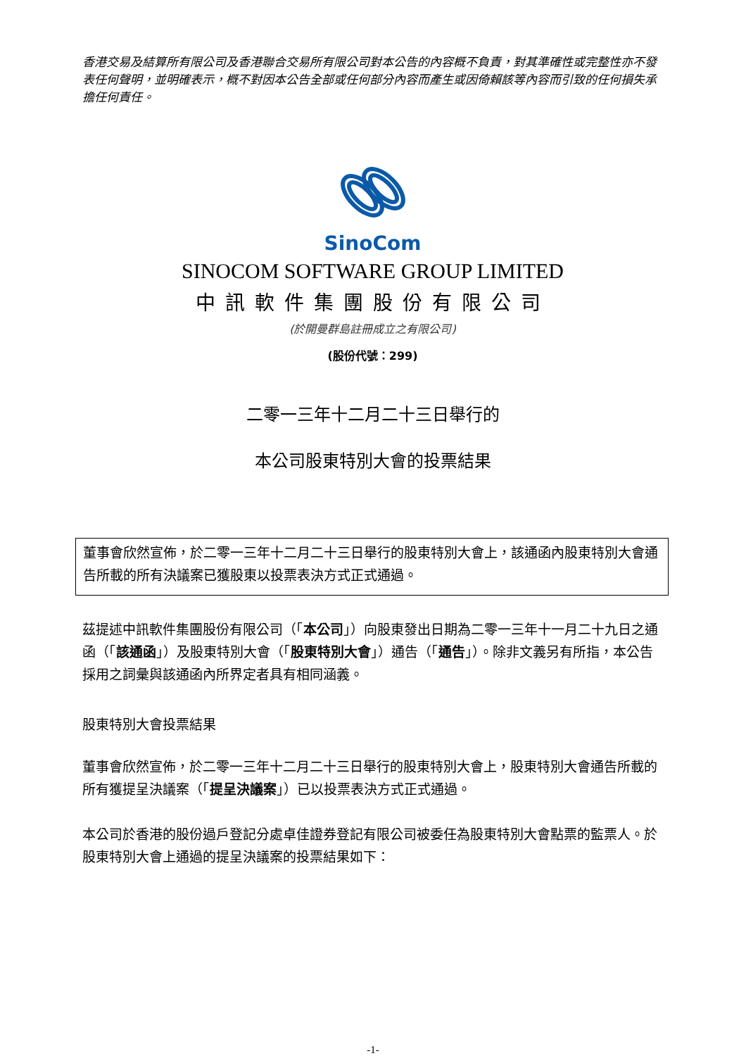香港交易及結算所有限公司及香港聯合交易所有限公司對本公告的內容概不負責，對其準確性或完整性亦不發表任何聲明，並明確表示，概不對因本公告全部或任何部分內容而產生或因倚賴該等內容而引致的任何損失承擔任何責任。
SinoCom
SINOCOM SOFTWARE GROUP LIMITED
中訊軟件集團股份有限公司
(於開曼群島註冊成立之有限公司)
(股份代號：299)
二零一三年十二月二十三日舉行的
本公司股東特別大會的投票結果
董事會欣然宣佈，於二零一三年十二月二十三日舉行的股東特別大會上，該通函內股東特別大會通告所載的所有決議案已獲股東以投票表決方式正式通過。
茲提述中訊軟件集團股份有限公司（「本公司」）向股東發出日期為二零一三年十一月二十九日之通函（「該通函」）及股東特別大會（「股東特別大會」）通告（「通告」）。除非文義另有所指，本公告採用之詞彙與該通函內所界定者具有相同涵義。
股東特別大會投票結果
董事會欣然宣佈，於二零一三年十二月二十三日舉行的股東特別大會上，股東特別大會通告所載的所有獲提呈決議案（「提呈決議案」）已以投票表決方式正式通過。
本公司於香港的股份過戶登記分處卓佳證券登記有限公司被委任為股東特別大會點票的監票人。於股東特別大會上通過的提呈決議案的投票結果如下：
-1-